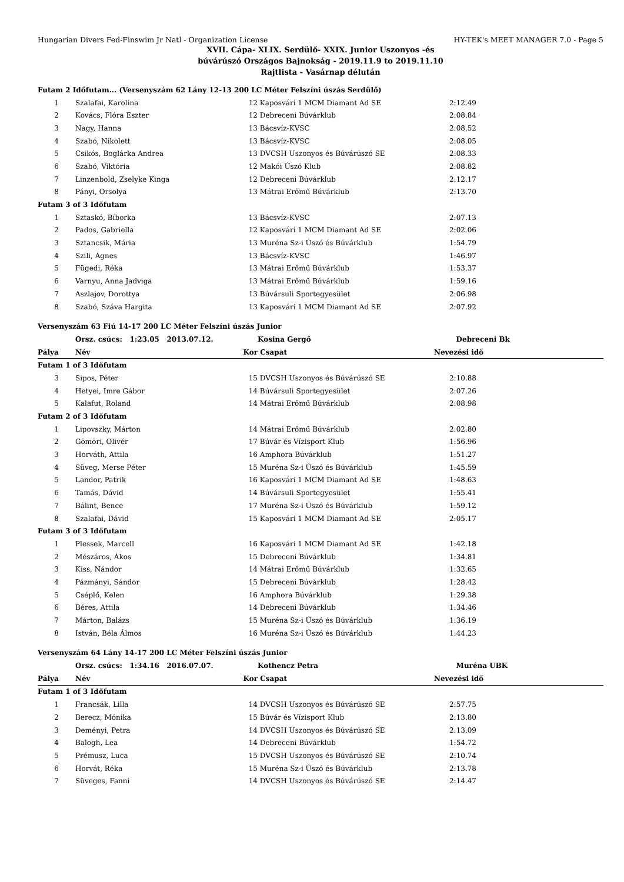Hungarian Divers Fed-Finswim Jr Natl - Organization License HY-TEK's MEET MANAGER 7.0 - Page 5
XVII. Cápa- XLIX. Serdülő- XXIX. Junior Uszonyos -és
búvárúszó Országos Bajnokság - 2019.11.9 to 2019.11.10
Rajtlista - Vasárnap délután
| Futam 2 Időfutam... (Versenyszám 62 Lány 12-13 200 LC Méter Felszíni úszás Serdülő) | | | | | |
| 1 | Szalafai, Karolina | 12 | Kaposvári 1 MCM Diamant Ad SE | 2:12.49 | |
| 2 | Kovács, Flóra Eszter | 12 | Debreceni Búvárklub | 2:08.84 | |
| 3 | Nagy, Hanna | 13 | Bácsvíz-KVSC | 2:08.52 | |
| 4 | Szabó, Nikolett | 13 | Bácsvíz-KVSC | 2:08.05 | |
| 5 | Csikós, Boglárka Andrea | 13 | DVCSH Uszonyos és Búvárúszó SE | 2:08.33 | |
| 6 | Szabó, Viktória | 12 | Makói Úszó Klub | 2:08.82 | |
| 7 | Linzenbold, Zselyke Kinga | 12 | Debreceni Búvárklub | 2:12.17 | |
| 8 | Pányi, Orsolya | 13 | Mátrai Erőmű Búvárklub | 2:13.70 | |
| Futam 3 of 3 Időfutam | | | | | |
| 1 | Sztaskó, Bíborka | 13 | Bácsvíz-KVSC | 2:07.13 | |
| 2 | Pados, Gabriella | 12 | Kaposvári 1 MCM Diamant Ad SE | 2:02.06 | |
| 3 | Sztancsik, Mária | 13 | Muréna Sz-i Úszó és Búvárklub | 1:54.79 | |
| 4 | Szili, Ágnes | 13 | Bácsvíz-KVSC | 1:46.97 | |
| 5 | Fügedi, Réka | 13 | Mátrai Erőmű Búvárklub | 1:53.37 | |
| 6 | Varnyu, Anna Jadviga | 13 | Mátrai Erőmű Búvárklub | 1:59.16 | |
| 7 | Aszlajov, Dorottya | 13 | Búvársuli Sportegyesület | 2:06.98 | |
| 8 | Szabó, Száva Hargita | 13 | Kaposvári 1 MCM Diamant Ad SE | 2:07.92 | |
| Versenyszám 63 Fiú 14-17 200 LC Méter Felszíni úszás Junior | | | | | |
| | Orsz. csúcs: 1:23.05 2013.07.12. | | Kosina Gergő | Debreceni Bk | |
| Pálya | Név | Kor | Csapat | Nevezési idő | |
| Futam 1 of 3 Időfutam | | | | | |
| 3 | Sipos, Péter | 15 | DVCSH Uszonyos és Búvárúszó SE | 2:10.88 | |
| 4 | Hetyei, Imre Gábor | 14 | Búvársuli Sportegyesület | 2:07.26 | |
| 5 | Kalafut, Roland | 14 | Mátrai Erőmű Búvárklub | 2:08.98 | |
| Futam 2 of 3 Időfutam | | | | | |
| 1 | Lipovszky, Márton | 14 | Mátrai Erőmű Búvárklub | 2:02.80 | |
| 2 | Gömöri, Olivér | 17 | Búvár és Vízisport Klub | 1:56.96 | |
| 3 | Horváth, Attila | 16 | Amphora Búvárklub | 1:51.27 | |
| 4 | Süveg, Merse Péter | 15 | Muréna Sz-i Úszó és Búvárklub | 1:45.59 | |
| 5 | Landor, Patrik | 16 | Kaposvári 1 MCM Diamant Ad SE | 1:48.63 | |
| 6 | Tamás, Dávid | 14 | Búvársuli Sportegyesület | 1:55.41 | |
| 7 | Bálint, Bence | 17 | Muréna Sz-i Úszó és Búvárklub | 1:59.12 | |
| 8 | Szalafai, Dávid | 15 | Kaposvári 1 MCM Diamant Ad SE | 2:05.17 | |
| Futam 3 of 3 Időfutam | | | | | |
| 1 | Plessek, Marcell | 16 | Kaposvári 1 MCM Diamant Ad SE | 1:42.18 | |
| 2 | Mészáros, Ákos | 15 | Debreceni Búvárklub | 1:34.81 | |
| 3 | Kiss, Nándor | 14 | Mátrai Erőmű Búvárklub | 1:32.65 | |
| 4 | Pázmányi, Sándor | 15 | Debreceni Búvárklub | 1:28.42 | |
| 5 | Cséplő, Kelen | 16 | Amphora Búvárklub | 1:29.38 | |
| 6 | Béres, Attila | 14 | Debreceni Búvárklub | 1:34.46 | |
| 7 | Márton, Balázs | 15 | Muréna Sz-i Úszó és Búvárklub | 1:36.19 | |
| 8 | István, Béla Álmos | 16 | Muréna Sz-i Úszó és Búvárklub | 1:44.23 | |
| Versenyszám 64 Lány 14-17 200 LC Méter Felszíni úszás Junior | | | | | |
| | Orsz. csúcs: 1:34.16 2016.07.07. | | Kothencz Petra | Muréna UBK | |
| Pálya | Név | Kor | Csapat | Nevezési idő | |
| Futam 1 of 3 Időfutam | | | | | |
| 1 | Francsák, Lilla | 14 | DVCSH Uszonyos és Búvárúszó SE | 2:57.75 | |
| 2 | Berecz, Mónika | 15 | Búvár és Vízisport Klub | 2:13.80 | |
| 3 | Deményi, Petra | 14 | DVCSH Uszonyos és Búvárúszó SE | 2:13.09 | |
| 4 | Balogh, Lea | 14 | Debreceni Búvárklub | 1:54.72 | |
| 5 | Prémusz, Luca | 15 | DVCSH Uszonyos és Búvárúszó SE | 2:10.74 | |
| 6 | Horvát, Réka | 15 | Muréna Sz-i Úszó és Búvárklub | 2:13.78 | |
| 7 | Süveges, Fanni | 14 | DVCSH Uszonyos és Búvárúszó SE | 2:14.47 | |